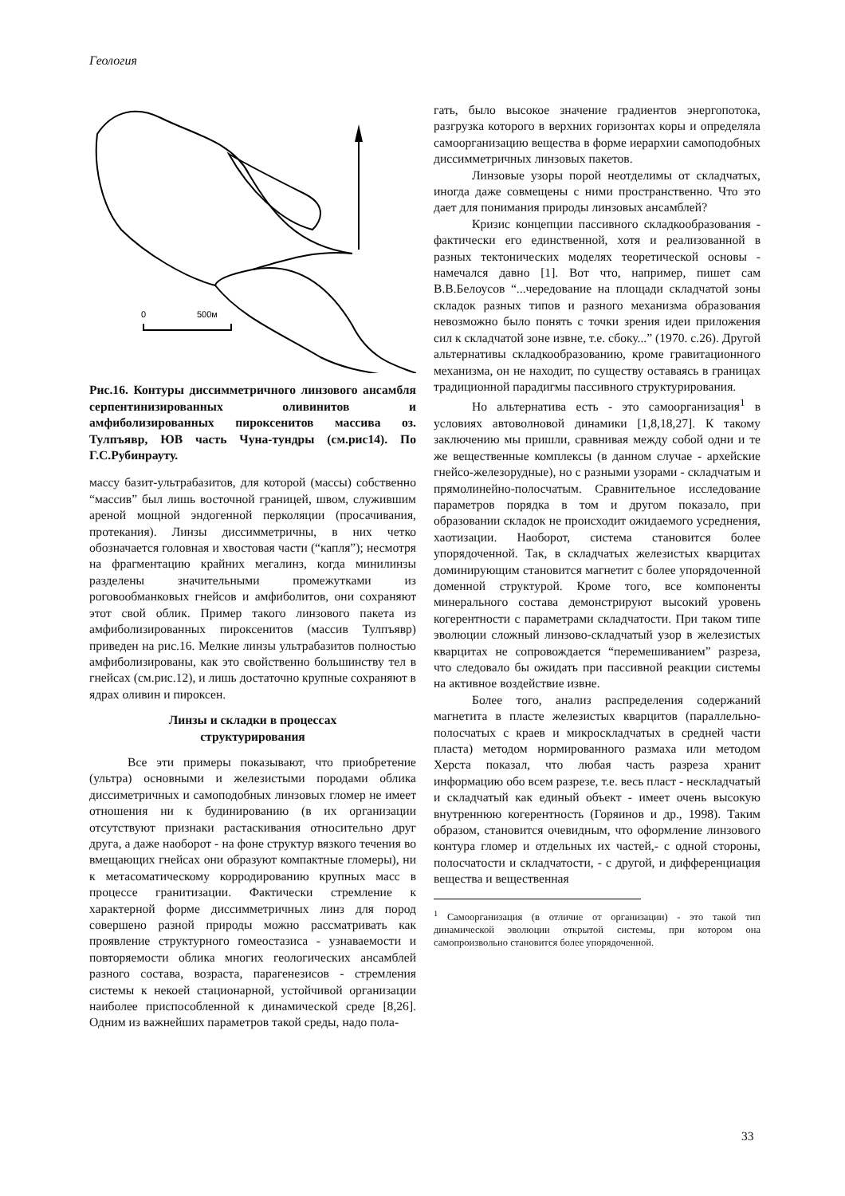Геология
0
500м
Рис.16. Контуры диссимметричного линзового ансамбля серпентинизированных оливинитов и амфиболизированных пироксенитов массива оз. Тулпъявр, ЮВ часть Чуна-тундры (см.рис14). По Г.С.Рубинрауту.
массу базит-ультрабазитов, для которой (массы) собственно “массив” был лишь восточной границей, швом, служившим ареной мощной эндогенной перколяции (просачивания, протекания). Линзы диссимметричны, в них четко обозначается головная и хвостовая части (“капля”); несмотря на фрагментацию крайних мегалинз, когда минилинзы разделены значительными промежутками из роговообманковых гнейсов и амфиболитов, они сохраняют этот свой облик. Пример такого линзового пакета из амфиболизированных пироксенитов (массив Тулпъявр) приведен на рис.16. Мелкие линзы ультрабазитов полностью амфиболизированы, как это свойственно большинству тел в гнейсах (см.рис.12), и лишь достаточно крупные сохраняют в ядрах оливин и пироксен.
Линзы и складки в процессах
структурирования
Все эти примеры показывают, что приобретение (ультра) основными и железистыми породами облика диссиметричных и самоподобных линзовых гломер не имеет отношения ни к будинированию (в их организации отсутствуют признаки растаскивания относительно друг друга, а даже наоборот - на фоне структур вязкого течения во вмещающих гнейсах они образуют компактные гломеры), ни к метасоматическому корродированию крупных масс в процессе гранитизации. Фактически стремление к характерной форме диссимметричных линз для пород совершено разной природы можно рассматривать как проявление структурного гомеостазиса - узнаваемости и повторяемости облика многих геологических ансамблей разного состава, возраста, парагенезисов - стремления системы к некоей стационарной, устойчивой организации наиболее приспособленной к динамической среде [8,26]. Одним из важнейших параметров такой среды, надо пола-
гать, было высокое значение градиентов энергопотока, разгрузка которого в верхних горизонтах коры и определяла самоорганизацию вещества в форме иерархии самоподобных диссимметричных линзовых пакетов.
Линзовые узоры порой неотделимы от складчатых, иногда даже совмещены с ними пространственно. Что это дает для понимания природы линзовых ансамблей?
Кризис концепции пассивного складкообразования - фактически его единственной, хотя и реализованной в разных тектонических моделях теоретической основы - намечался давно [1]. Вот что, например, пишет сам В.В.Белоусов “...чередование на площади складчатой зоны складок разных типов и разного механизма образования невозможно было понять с точки зрения идеи приложения сил к складчатой зоне извне, т.е. сбоку...” (1970. с.26). Другой альтернативы складкообразованию, кроме гравитационного механизма, он не находит, по существу оставаясь в границах традиционной парадигмы пассивного структурирования.
Но альтернатива есть - это самоорганизация<sup>1</sup> в условиях автоволновой динамики [1,8,18,27]. К такому заключению мы пришли, сравнивая между собой одни и те же вещественные комплексы (в данном случае - архейские гнейсо-железорудные), но с разными узорами - складчатым и прямолинейно-полосчатым. Сравнительное исследование параметров порядка в том и другом показало, при образовании складок не происходит ожидаемого усреднения, хаотизации. Наоборот, система становится более упорядоченной. Так, в складчатых железистых кварцитах доминирующим становится магнетит с более упорядоченной доменной структурой. Кроме того, все компоненты минерального состава демонстрируют высокий уровень когерентности с параметрами складчатости. При таком типе эволюции сложный линзово-складчатый узор в железистых кварцитах не сопровождается “перемешиванием” разреза, что следовало бы ожидать при пассивной реакции системы на активное воздействие извне.
Более того, анализ распределения содержаний магнетита в пласте железистых кварцитов (параллельно-полосчатых с краев и микроскладчатых в средней части пласта) методом нормированного размаха или методом Херста показал, что любая часть разреза хранит информацию обо всем разрезе, т.е. весь пласт - нескладчатый и складчатый как единый объект - имеет очень высокую внутреннюю когерентность (Горяинов и др., 1998). Таким образом, становится очевидным, что оформление линзового контура гломер и отдельных их частей,- с одной стороны, полосчатости и складчатости, - с другой, и дифференциация вещества и вещественная
<sup>1</sup> Самоорганизация (в отличие от организации) - это такой тип динамической эволюции открытой системы, при котором она самопроизвольно становится более упорядоченной.
33